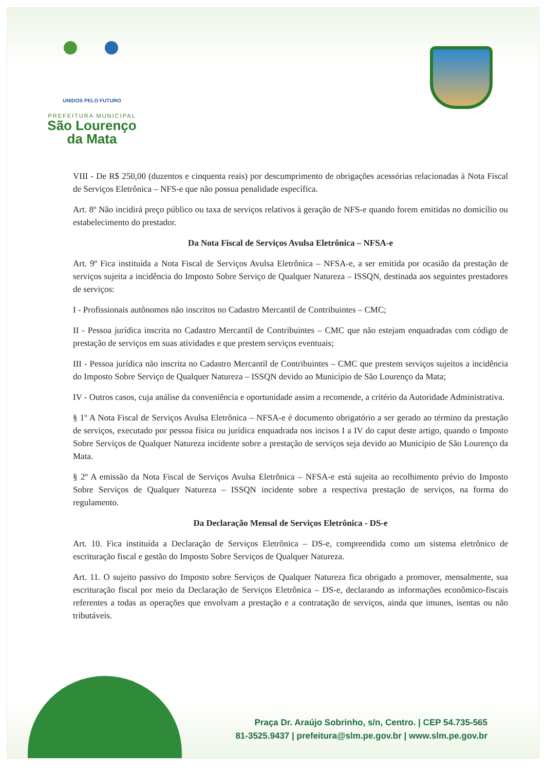UNIDOS PELO FUTURO
PREFEITURA MUNICIPAL
São Lourenço
da Mata
VIII - De R$ 250,00 (duzentos e cinquenta reais) por descumprimento de obrigações acessórias relacionadas à Nota Fiscal de Serviços Eletrônica – NFS-e que não possua penalidade específica.
Art. 8º Não incidirá preço público ou taxa de serviços relativos à geração de NFS-e quando forem emitidas no domicílio ou estabelecimento do prestador.
Da Nota Fiscal de Serviços Avulsa Eletrônica – NFSA-e
Art. 9º Fica instituída a Nota Fiscal de Serviços Avulsa Eletrônica – NFSA-e, a ser emitida por ocasião da prestação de serviços sujeita a incidência do Imposto Sobre Serviço de Qualquer Natureza – ISSQN, destinada aos seguintes prestadores de serviços:
I - Profissionais autônomos não inscritos no Cadastro Mercantil de Contribuintes – CMC;
II - Pessoa jurídica inscrita no Cadastro Mercantil de Contribuintes – CMC que não estejam enquadradas com código de prestação de serviços em suas atividades e que prestem serviços eventuais;
III - Pessoa jurídica não inscrita no Cadastro Mercantil de Contribuintes – CMC que prestem serviços sujeitos a incidência do Imposto Sobre Serviço de Qualquer Natureza – ISSQN devido ao Município de São Lourenço da Mata;
IV - Outros casos, cuja análise da conveniência e oportunidade assim a recomende, a critério da Autoridade Administrativa.
§ 1º A Nota Fiscal de Serviços Avulsa Eletrônica – NFSA-e é documento obrigatório a ser gerado ao término da prestação de serviços, executado por pessoa física ou jurídica enquadrada nos incisos I a IV do caput deste artigo, quando o Imposto Sobre Serviços de Qualquer Natureza incidente sobre a prestação de serviços seja devido ao Município de São Lourenço da Mata.
§ 2º A emissão da Nota Fiscal de Serviços Avulsa Eletrônica – NFSA-e está sujeita ao recolhimento prévio do Imposto Sobre Serviços de Qualquer Natureza – ISSQN incidente sobre a respectiva prestação de serviços, na forma do regulamento.
Da Declaração Mensal de Serviços Eletrônica - DS-e
Art. 10. Fica instituída a Declaração de Serviços Eletrônica – DS-e, compreendida como um sistema eletrônico de escrituração fiscal e gestão do Imposto Sobre Serviços de Qualquer Natureza.
Art. 11. O sujeito passivo do Imposto sobre Serviços de Qualquer Natureza fica obrigado a promover, mensalmente, sua escrituração fiscal por meio da Declaração de Serviços Eletrônica – DS-e, declarando as informações econômico-fiscais referentes a todas as operações que envolvam a prestação e a contratação de serviços, ainda que imunes, isentas ou não tributáveis.
Praça Dr. Araújo Sobrinho, s/n, Centro. | CEP 54.735-565
81-3525.9437 | prefeitura@slm.pe.gov.br | www.slm.pe.gov.br